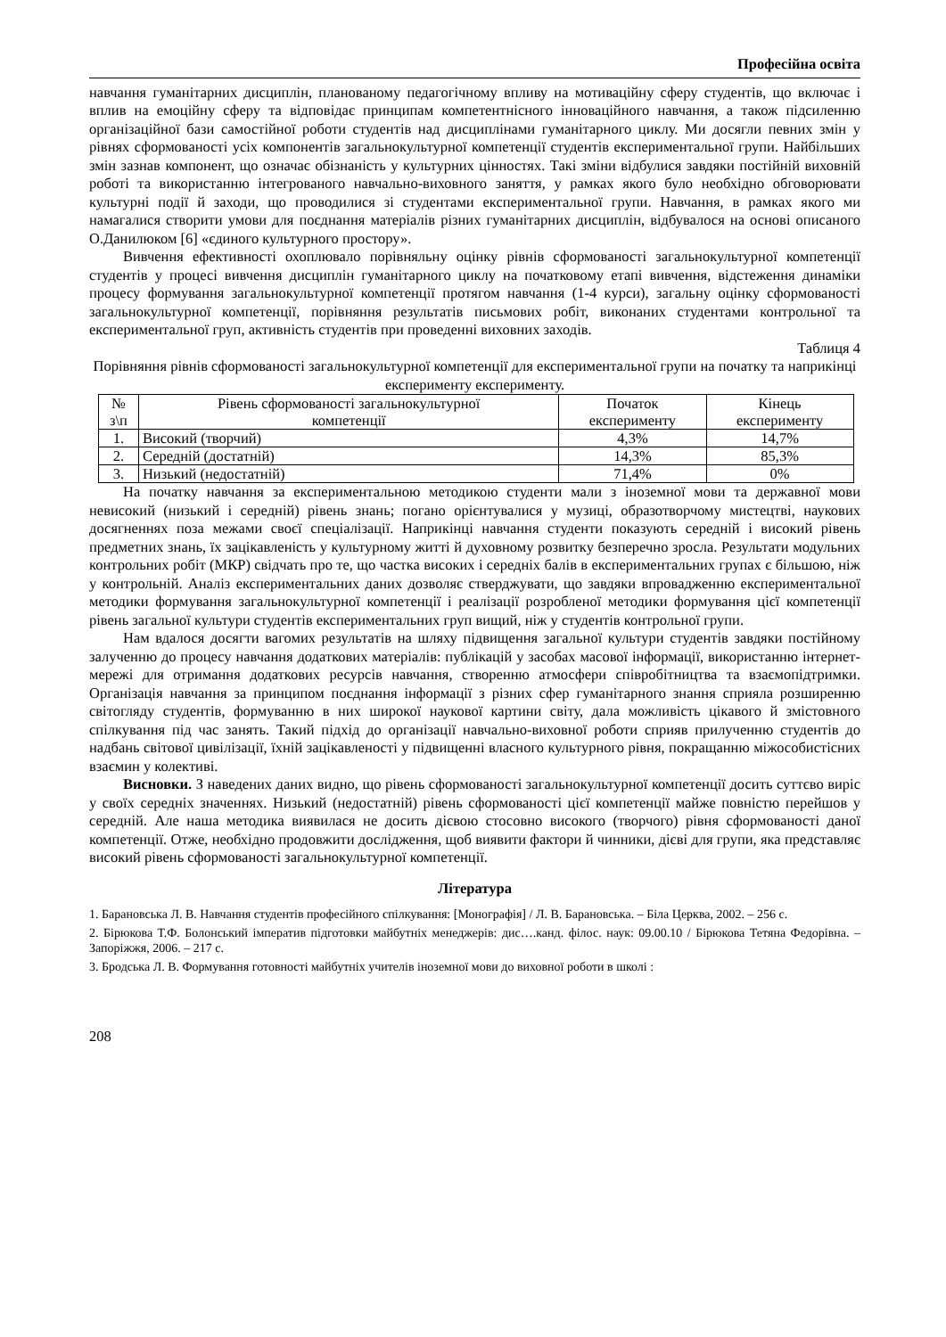Професійна освіта
навчання гуманітарних дисциплін, планованому педагогічному впливу на мотиваційну сферу студентів, що включає і вплив на емоційну сферу та відповідає принципам компетентнісного інноваційного навчання, а також підсиленню організаційної бази самостійної роботи студентів над дисциплінами гуманітарного циклу. Ми досягли певних змін у рівнях сформованості усіх компонентів загальнокультурної компетенції студентів експериментальної групи. Найбільших змін зазнав компонент, що означає обізнаність у культурних цінностях. Такі зміни відбулися завдяки постійній виховній роботі та використанню інтегрованого навчально-виховного заняття, у рамках якого було необхідно обговорювати культурні події й заходи, що проводилися зі студентами експериментальної групи. Навчання, в рамках якого ми намагалися створити умови для поєднання матеріалів різних гуманітарних дисциплін, відбувалося на основі описаного О.Данилюком [6] «єдиного культурного простору».
Вивчення ефективності охоплювало порівняльну оцінку рівнів сформованості загальнокультурної компетенції студентів у процесі вивчення дисциплін гуманітарного циклу на початковому етапі вивчення, відстеження динаміки процесу формування загальнокультурної компетенції протягом навчання (1-4 курси), загальну оцінку сформованості загальнокультурної компетенції, порівняння результатів письмових робіт, виконаних студентами контрольної та експериментальної груп, активність студентів при проведенні виховних заходів.
Таблиця 4
Порівняння рівнів сформованості загальнокультурної компетенції для експериментальної групи на початку та наприкінці експерименту експерименту.
| № з\п | Рівень сформованості загальнокультурної компетенції | Початок експерименту | Кінець експерименту |
| --- | --- | --- | --- |
| 1. | Високий (творчий) | 4,3% | 14,7% |
| 2. | Середній (достатній) | 14,3% | 85,3% |
| 3. | Низький (недостатній) | 71,4% | 0% |
На початку навчання за експериментальною методикою студенти мали з іноземної мови та державної мови невисокий (низький і середній) рівень знань; погано орієнтувалися у музиці, образотворчому мистецтві, наукових досягненнях поза межами своєї спеціалізації. Наприкінці навчання студенти показують середній і високий рівень предметних знань, їх зацікавленість у культурному житті й духовному розвитку безперечно зросла. Результати модульних контрольних робіт (МКР) свідчать про те, що частка високих і середніх балів в експериментальних групах є більшою, ніж у контрольній. Аналіз експериментальних даних дозволяє стверджувати, що завдяки впровадженню експериментальної методики формування загальнокультурної компетенції і реалізації розробленої методики формування цієї компетенції рівень загальної культури студентів експериментальних груп вищий, ніж у студентів контрольної групи.
Нам вдалося досягти вагомих результатів на шляху підвищення загальної культури студентів завдяки постійному залученню до процесу навчання додаткових матеріалів: публікацій у засобах масової інформації, використанню інтернет-мережі для отримання додаткових ресурсів навчання, створенню атмосфери співробітництва та взаємопідтримки. Організація навчання за принципом поєднання інформації з різних сфер гуманітарного знання сприяла розширенню світогляду студентів, формуванню в них широкої наукової картини світу, дала можливість цікавого й змістовного спілкування під час занять. Такий підхід до організації навчально-виховної роботи сприяв прилученню студентів до надбань світової цивілізації, їхній зацікавленості у підвищенні власного культурного рівня, покращанню міжособистісних взаємин у колективі.
Висновки. З наведених даних видно, що рівень сформованості загальнокультурної компетенції досить суттєво виріс у своїх середніх значеннях. Низький (недостатній) рівень сформованості цієї компетенції майже повністю перейшов у середній. Але наша методика виявилася не досить дієвою стосовно високого (творчого) рівня сформованості даної компетенції. Отже, необхідно продовжити дослідження, щоб виявити фактори й чинники, дієві для групи, яка представляє високий рівень сформованості загальнокультурної компетенції.
Література
1. Барановська Л. В. Навчання студентів професійного спілкування: [Монографія] / Л. В. Барановська. – Біла Церква, 2002. – 256 с.
2. Бірюкова Т.Ф. Болонський імператив підготовки майбутніх менеджерів: дис….канд. філос. наук: 09.00.10 / Бірюкова Тетяна Федорівна. – Запоріжжя, 2006. – 217 с.
3. Бродська Л. В. Формування готовності майбутніх учителів іноземної мови до виховної роботи в школі :
208